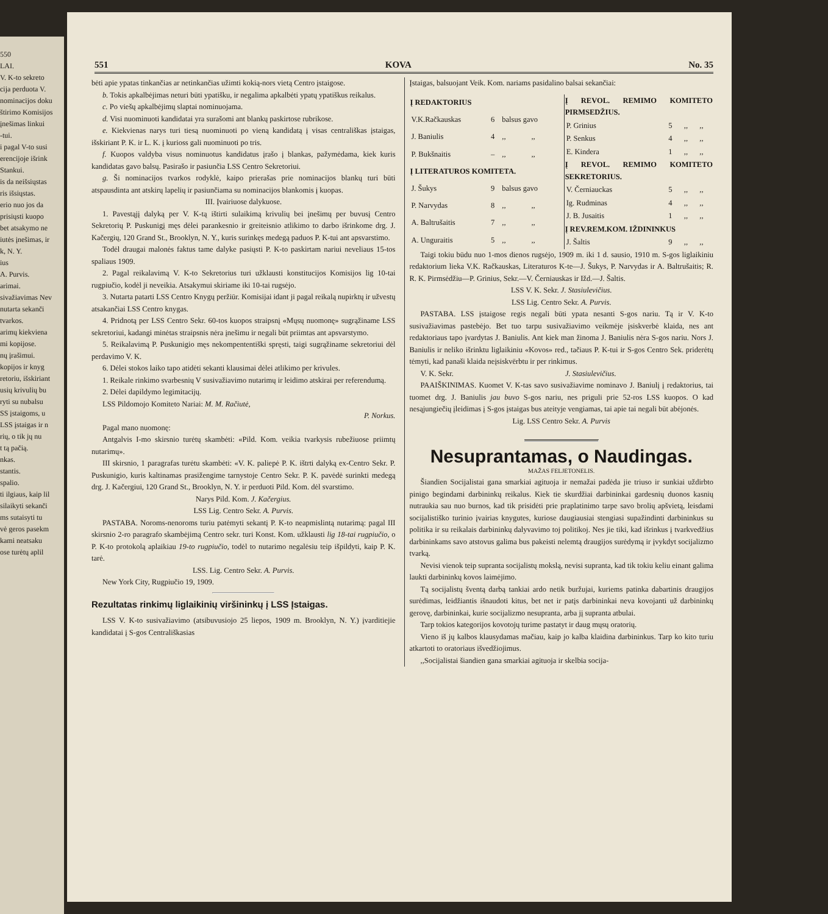550
LAI.
V. K-to sekreto
cija perduota V.
nominacijos doku
štirimo Komisijos
įnešimas linkui
-tui.
i pagal V-to susi
erencijoje išrink
Stankui.
is da neišsiųstas
ris išsiųstas.
erio nuo jos da
prisiųsti kuopo
bet atsakymo ne
iutės įnešimas, ir
k, N. Y.
ius
A. Purvis.
arimai.
sivažiavimas Nev
nutarta sekanči
tvarkos.
arimų kiekviena
mi kopijose.
nų įrašimui.
kopijos ir knyg
retoriu, išskiriant
usių krivulių bu
ryti su nubalsu
SS įstaigoms, u
LSS įstaigas ir n
rių, o tik jų nu
t tą pačią.
nkas.
stantis.
spalio.
ti ilgiaus, kaip lil
silaikyti sekanči
ms sutaisyti tu
vė geros pasekm
kami neatsaku
ose turėtų aplil
551 KOVA No. 35
bėti apie ypatas tinkančias ar netinkančias užimti kokią-nors vietą Centro įstaigose.
b. Tokis apkalbėjimas neturi būti ypatišku, ir negalima apkalbėti ypatų ypatiškus reikalus.
c. Po viešų apkalbėjimų slaptai nominuojama.
d. Visi nuominuoti kandidatai yra surašomi ant blankų paskirtose rubrikose.
e. Kiekvienas narys turi tiesą nuominuoti po vieną kandidatą į visas centrališkas įstaigas, išskiriant P. K. ir L. K. į kurioss gali nuominuoti po tris.
f. Kuopos valdyba visus nominuotus kandidatus įrašo į blankas, pažymėdama, kiek kuris kandidatas gavo balsų. Pasirašo ir pasiunčia LSS Centro Sekretoriui.
g. Ši nominacijos tvarkos rodyklė, kaipo prierašas prie nominacijos blankų turi būti atspausdinta ant atskirų lapelių ir pasiunčiama su nominacijos blankomis į kuopas.
III. Įvairiuose dalykuose.
1. Pavestąjį dalyką per V. K-tą ištirti sulaikimą krivulių bei įnešimų per buvusį Centro Sekretorių P. Puskunigį męs dėlei parankesnio ir greiteisnio atlikimo to darbo išrinkome drg. J. Kačergių, 120 Grand St., Brooklyn, N. Y., kuris surinkęs medegą paduos P. K-tui ant apsvarstimo.
Todėl draugai malonės faktus tame dalyke pasiųsti P. K-to paskirtam nariui neveliaus 15-tos spaliaus 1909.
2. Pagal reikalavimą V. K-to Sekretorius turi užklausti konstitucijos Komisijos lig 10-tai rugpiučio, kodėl ji neveikia. Atsakymui skiriame iki 10-tai rugsėjo.
3. Nutarta patarti LSS Centro Knygų peržiūr. Komisijai idant ji pagal reikalą nupirktų ir užvestų atsakančiai LSS Centro knygas.
4. Pridnotą per LSS Centro Sekr. 60-tos kuopos straipsnį «Mųsų nuomonę» sugrąžiname LSS sekretoriui, kadangi minėtas straipsnis nėra įnešimu ir negali būt priimtas ant apsvarstymo.
5. Reikalavimą P. Puskunigio męs nekompententiški spręsti, taigi sugrąžiname sekretoriui dėl perdavimo V. K.
6. Dėlei stokos laiko tapo atidėti sekanti klausimai dėlei atlikimo per krivules.
1. Reikale rinkimo svarbesnių V susivažiavimo nutarimų ir leidimo atskirai per referendumą.
2. Dėlei dapildymo legimitacijų.
LSS Pildomojo Komiteto Nariai: M. M. Račiutė,
P. Norkus.
Pagal mano nuomonę:
Antgalvis I-mo skirsnio turėtų skambėti: «Pild. Kom. veikia tvarkysis rubežiuose priimtų nutarimų».
III skirsnio, 1 paragrafas turėtu skambėti: «V. K. paliepė P. K. ištrti dalyką ex-Centro Sekr. P. Puskunigio, kuris kaltinamas prasižengime tarnystoje Centro Sekr. P. K. pavėdė surinkti medegą drg. J. Kačergiui, 120 Grand St., Brooklyn, N. Y. ir perduoti Pild. Kom. dėl svarstimo.
Narys Pild. Kom. J. Kačergius.
LSS Lig. Centro Sekr. A. Purvis.
PASTABA. Noroms-nenoroms turiu patėmyti sekantį P. K-to neapmislintą nutarimą: pagal III skirsnio 2-ro paragrafo skambėjimą Centro sekr. turi Konst. Kom. užklausti lig 18-tai rugpiučio, o P. K-to protokolą aplaikiau 19-to rugpiučio, todėl to nutarimo negalėsiu teip išpildyti, kaip P. K. tarė.
LSS. Lig. Centro Sekr. A. Purvis.
New York City, Rugpiučio 19, 1909.
Rezultatas rinkimų liglaikinių viršininkų į LSS Įstaigas.
LSS V. K-to susivažiavimo (atsibuvusiojo 25 liepos, 1909 m. Brooklyn, N. Y.) įvarditiejie kandidatai į S-gos Centrališkasias
Įstaigas, balsuojant Veik. Kom. nariams pasidalino balsai sekančiai:
| Į REDAKTORIUS | | | |
| --- | --- | --- | --- |
| V.K.Račkauskas | 6 | balsus gavo | |
| J. Baniulis | 4 | ,, | ,, |
| P. Bukšnaitis | – | ,, | ,, |
| Į LITERATUROS KOMITETA. | | | |
| J. Šukys | 9 | balsus gavo | |
| P. Narvydas | 8 | ,, | ,, |
| A. Baltrušaitis | 7 | ,, | ,, |
| A. Unguraitis | 5 | ,, | ,, |
| Į REVOL. REMIMO KOMITETO PIRMSEDŽIUS. | | | |
| --- | --- | --- | --- |
| P. Grinius | 5 | ,, | ,, |
| P. Senkus | 4 | ,, | ,, |
| E. Kindera | 1 | ,, | ,, |
| Į REVOL. REMIMO KOMITETO SEKRETORIUS. | | | |
| V. Černiauckas | 5 | ,, | ,, |
| Ig. Rudminas | 4 | ,, | ,, |
| J. B. Jusaitis | 1 | ,, | ,, |
| Į REV.REM.KOM. IŽDININKUS | | | |
| J. Šaltis | 9 | ,, | ,, |
Taigi tokiu būdu nuo 1-mos dienos rugsėjo, 1909 m. iki 1 d. sausio, 1910 m. S-gos liglaikiniu redaktorium lieka V.K. Račkauskas, Literaturos K-te—J. Šukys, P. Narvydas ir A. Baltrušaitis; R. R. K. Pirmsėdžiu—P. Grinius, Sekr.—V. Černiauskas ir Ižd.—J. Šaltis.
LSS V. K. Sekr. J. Stasiulevičius.
LSS Lig. Centro Sekr. A. Purvis.
PASTABA. LSS įstaigose regis negali būti ypata nesanti S-gos nariu. Tą ir V. K-to susivažiavimas pastebėjo. Bet tuo tarpu susivažiavimo veikmėje įsiskverbė klaida, nes ant redaktoriaus tapo įvardytas J. Baniulis. Ant kiek man žinoma J. Baniulis nėra S-gos nariu. Nors J. Baniulis ir neliko išrinktu liglaikiniu «Kovos» red., tačiaus P. K-tui ir S-gos Centro Sek. priderėtų tėmyti, kad panaši klaida neįsiskvērbtu ir per rinkimus.
V. K. Sekr. J. Stasiulevičius.
PAAIŠKINIMAS. Kuomet V. K-tas savo susivažiavime nominavo J. Baniulį į redaktorius, tai tuomet drg. J. Baniulis jau buvo S-gos nariu, nes priguli prie 52-ros LSS kuopos. O kad nesąjungiečių įleidimas į S-gos įstaigas bus ateityje vengiamas, tai apie tai negali būt abėjonės.
Lig. LSS Centro Sekr. A. Purvis
Nesuprantamas, o Naudingas.
MAŽAS FELJETONELIS.
Šiandien Socijalistai gana smarkiai agituoja ir nemažai padėda jie triuso ir sunkiai uždirbto pinigo begindami darbininkų reikalus. Kiek tie skurdžiai darbininkai gardesnių duonos kasnių nutraukia sau nuo burnos, kad tik prisidėti prie praplatinimo tarpe savo brolių apšvietą, leisdami socijalistiško turinio įvairias knygutes, kuriose daugiausiai stengiasi supažindinti darbininkus su politika ir su reikalais darbininkų dalyvavimo toj politikoj. Nes jie tiki, kad išrinkus į tvarkvedžius darbininkams savo atstovus galima bus pakeisti nelemtą draugijos surėdymą ir įvykdyt socijalizmo tvarką.
Nevisi vienok teip supranta socijalistų mokslą, nevisi supranta, kad tik tokiu keliu einant galima laukti darbininkų kovos laimėjimo.
Tą socijalistų šventą darbą tankiai ardo netik buržujai, kuriems patinka dabartinis draugijos surėdimas, leidžiantis išnaudoti kitus, bet net ir patįs darbininkai neva kovojanti už darbininkų gerovę, darbininkai, kurie socijalizmo nesupranta, arba jį supranta atbulai.
Tarp tokios kategorijos kovotojų turime pastatyt ir daug mųsų oratorių.
Vieno iš jų kalbos klausydamas mačiau, kaip jo kalba klaidina darbininkus. Tarp ko kito turiu atkartoti to oratoriaus išvedžiojimus.
,,Socijalistai šiandien gana smarkiai agituoja ir skelbia socija-